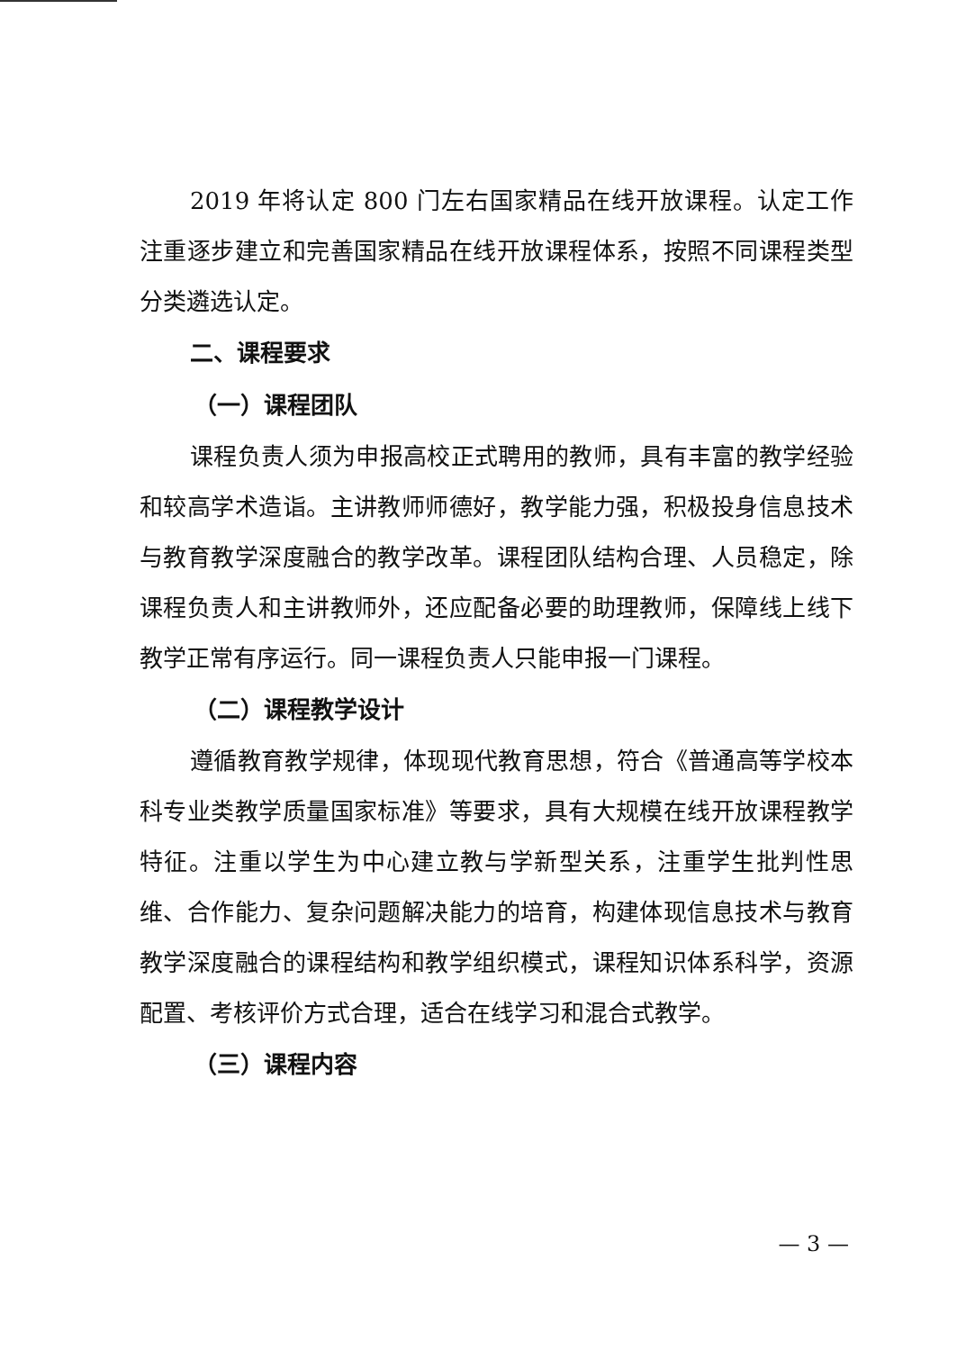2019 年将认定 800 门左右国家精品在线开放课程。认定工作注重逐步建立和完善国家精品在线开放课程体系，按照不同课程类型分类遴选认定。
二、课程要求
（一）课程团队
课程负责人须为申报高校正式聘用的教师，具有丰富的教学经验和较高学术造诣。主讲教师师德好，教学能力强，积极投身信息技术与教育教学深度融合的教学改革。课程团队结构合理、人员稳定，除课程负责人和主讲教师外，还应配备必要的助理教师，保障线上线下教学正常有序运行。同一课程负责人只能申报一门课程。
（二）课程教学设计
遵循教育教学规律，体现现代教育思想，符合《普通高等学校本科专业类教学质量国家标准》等要求，具有大规模在线开放课程教学特征。注重以学生为中心建立教与学新型关系，注重学生批判性思维、合作能力、复杂问题解决能力的培育，构建体现信息技术与教育教学深度融合的课程结构和教学组织模式，课程知识体系科学，资源配置、考核评价方式合理，适合在线学习和混合式教学。
（三）课程内容
— 3 —